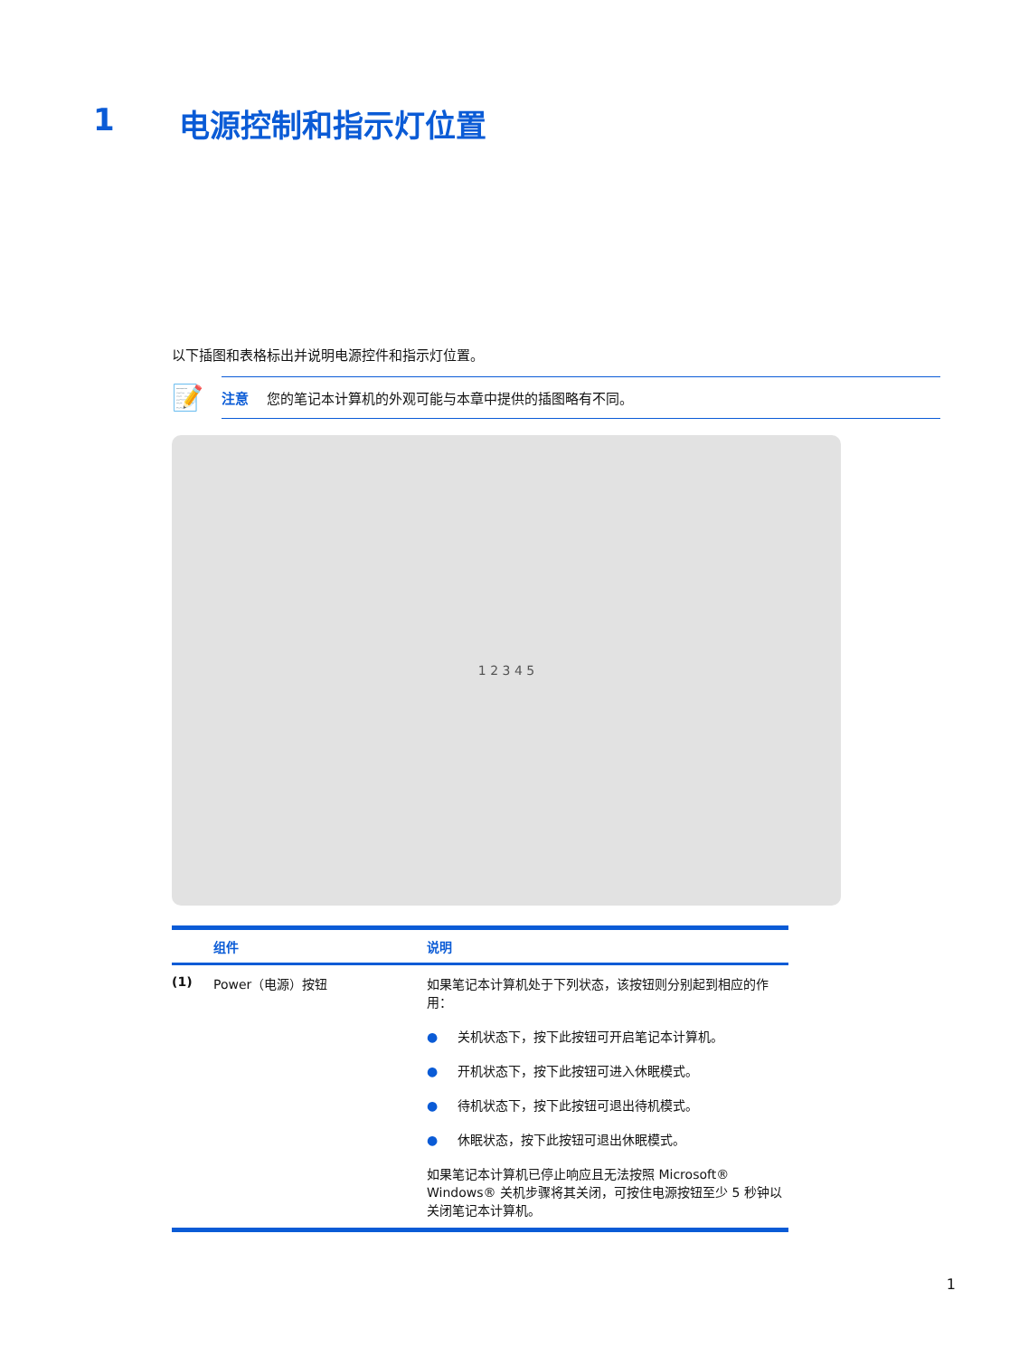1 电源控制和指示灯位置
以下插图和表格标出并说明电源控件和指示灯位置。
📝
注意 您的笔记本计算机的外观可能与本章中提供的插图略有不同。
1 2 3 4 5
| | 组件 | 说明 |
| --- | --- | --- |
| (1) | Power（电源）按钮 | 如果笔记本计算机处于下列状态，该按钮则分别起到相应的作用： ● 关机状态下，按下此按钮可开启笔记本计算机。 ● 开机状态下，按下此按钮可进入休眠模式。 ● 待机状态下，按下此按钮可退出待机模式。 ● 休眠状态，按下此按钮可退出休眠模式。 如果笔记本计算机已停止响应且无法按照 Microsoft® Windows® 关机步骤将其关闭，可按住电源按钮至少 5 秒钟以关闭笔记本计算机。 |
1